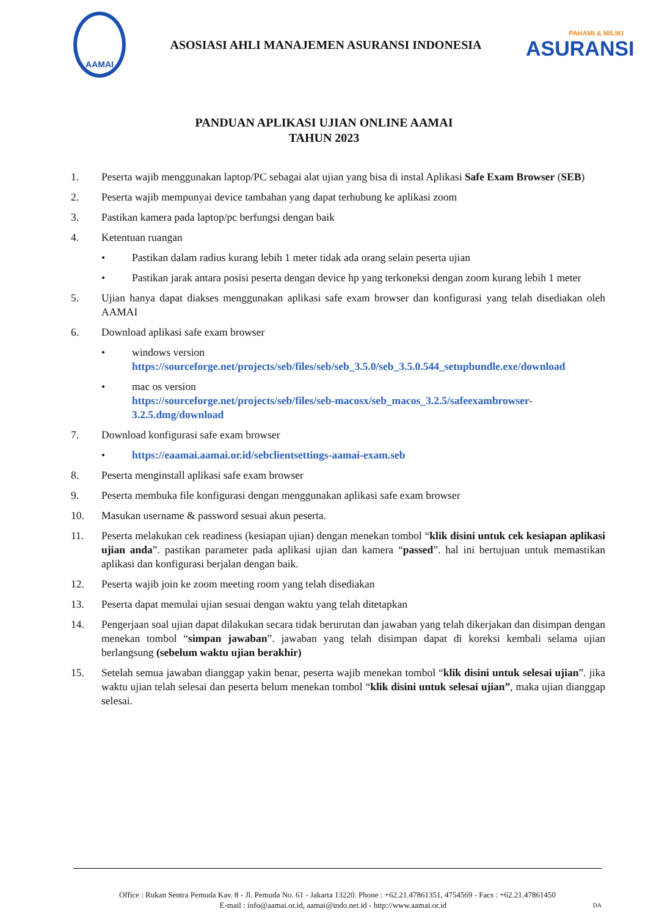AAMAI
ASOSIASI AHLI MANAJEMEN ASURANSI INDONESIA
PAHAMI & MILIKI
ASURANSI
PANDUAN APLIKASI UJIAN ONLINE AAMAI
TAHUN 2023
1. Peserta wajib menggunakan laptop/PC sebagai alat ujian yang bisa di instal Aplikasi Safe Exam Browser (SEB)
2. Peserta wajib mempunyai device tambahan yang dapat terhubung ke aplikasi zoom
3. Pastikan kamera pada laptop/pc berfungsi dengan baik
4. Ketentuan ruangan
• Pastikan dalam radius kurang lebih 1 meter tidak ada orang selain peserta ujian
• Pastikan jarak antara posisi peserta dengan device hp yang terkoneksi dengan zoom kurang lebih 1 meter
5. Ujian hanya dapat diakses menggunakan aplikasi safe exam browser dan konfigurasi yang telah disediakan oleh AAMAI
6. Download aplikasi safe exam browser
• windows version
https://sourceforge.net/projects/seb/files/seb/seb_3.5.0/seb_3.5.0.544_setupbundle.exe/download
• mac os version
https://sourceforge.net/projects/seb/files/seb-macosx/seb_macos_3.2.5/safeexambrowser-3.2.5.dmg/download
7. Download konfigurasi safe exam browser
• https://eaamai.aamai.or.id/sebclientsettings-aamai-exam.seb
8. Peserta menginstall aplikasi safe exam browser
9. Peserta membuka file konfigurasi dengan menggunakan aplikasi safe exam browser
10. Masukan username & password sesuai akun peserta.
11. Peserta melakukan cek readiness (kesiapan ujian) dengan menekan tombol “klik disini untuk cek kesiapan aplikasi ujian anda”. pastikan parameter pada aplikasi ujian dan kamera “passed”. hal ini bertujuan untuk memastikan aplikasi dan konfigurasi berjalan dengan baik.
12. Peserta wajib join ke zoom meeting room yang telah disediakan
13. Peserta dapat memulai ujian sesuai dengan waktu yang telah ditetapkan
14. Pengerjaan soal ujian dapat dilakukan secara tidak berurutan dan jawaban yang telah dikerjakan dan disimpan dengan menekan tombol “simpan jawaban”. jawaban yang telah disimpan dapat di koreksi kembali selama ujian berlangsung (sebelum waktu ujian berakhir)
15. Setelah semua jawaban dianggap yakin benar, peserta wajib menekan tombol “klik disini untuk selesai ujian”. jika waktu ujian telah selesai dan peserta belum menekan tombol “klik disini untuk selesai ujian”, maka ujian dianggap selesai.
Office : Rukan Sentra Pemuda Kav. 8 - Jl. Pemuda No. 61 - Jakarta 13220. Phone : +62.21.47861351, 4754569 - Facs : +62.21.47861450
E-mail : info@aamai.or.id, aamai@indo.net.id - http://www.aamai.or.id DA